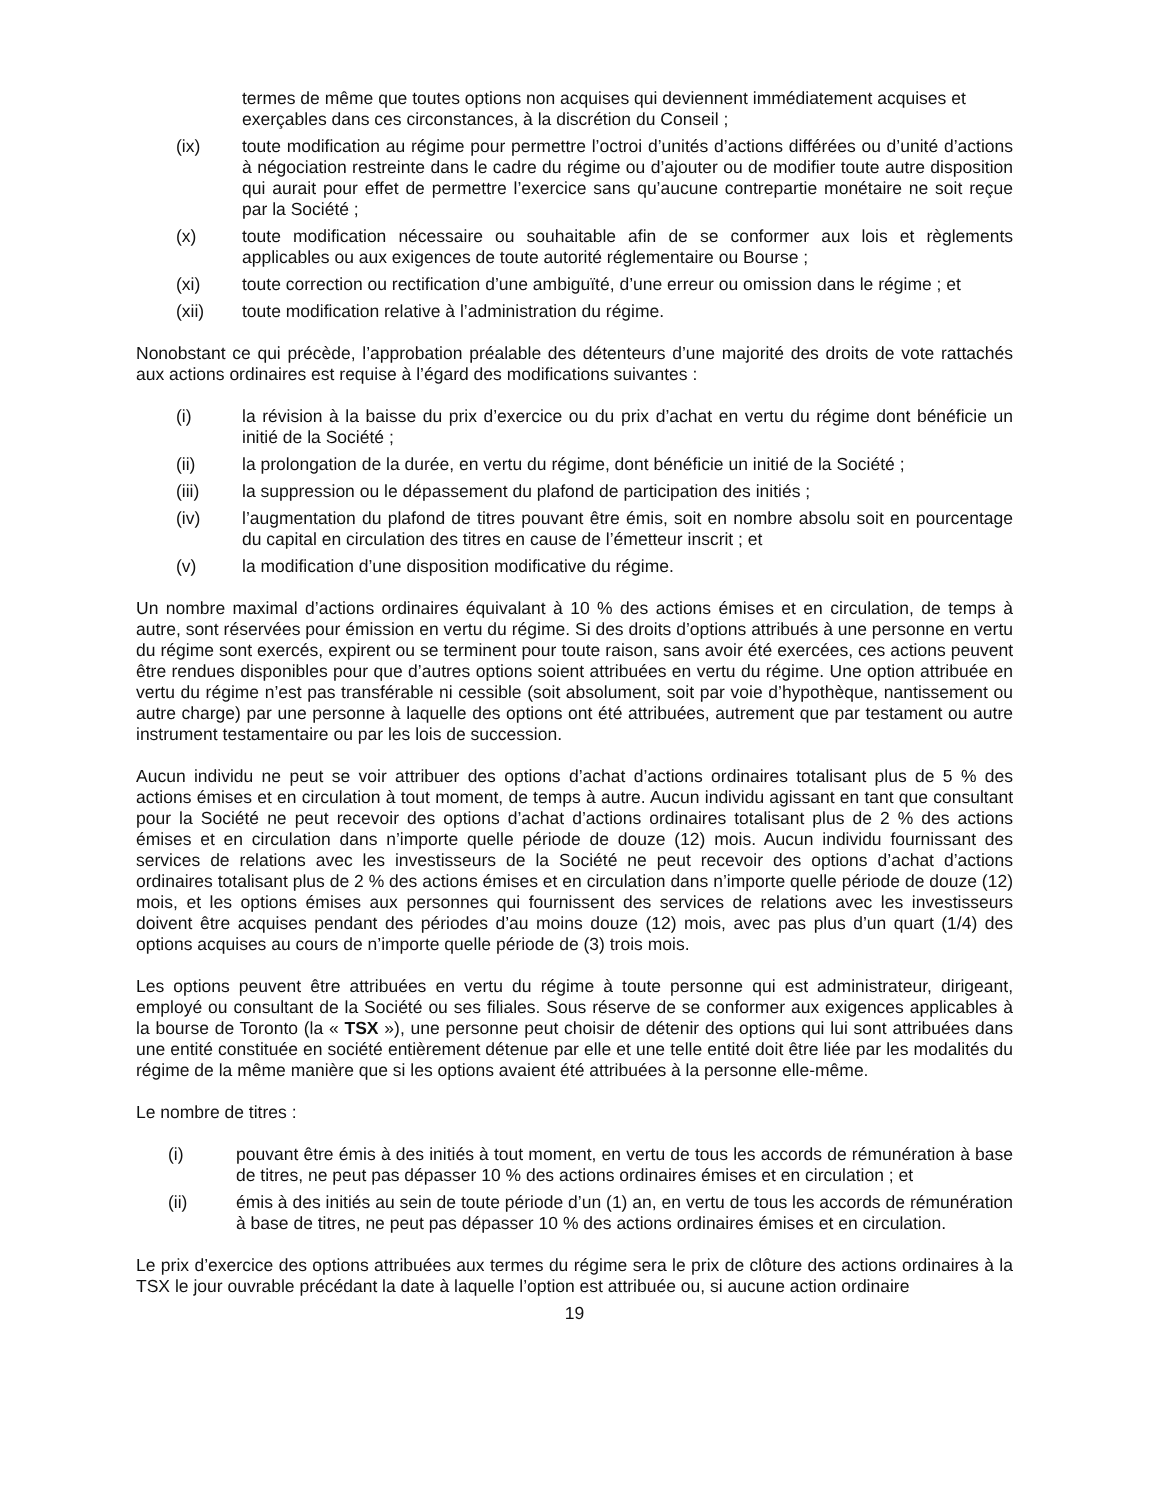termes de même que toutes options non acquises qui deviennent immédiatement acquises et exerçables dans ces circonstances, à la discrétion du Conseil ;
(ix) toute modification au régime pour permettre l’octroi d’unités d’actions différées ou d’unité d’actions à négociation restreinte dans le cadre du régime ou d’ajouter ou de modifier toute autre disposition qui aurait pour effet de permettre l’exercice sans qu’aucune contrepartie monétaire ne soit reçue par la Société ;
(x) toute modification nécessaire ou souhaitable afin de se conformer aux lois et règlements applicables ou aux exigences de toute autorité réglementaire ou Bourse ;
(xi) toute correction ou rectification d’une ambiguïté, d’une erreur ou omission dans le régime ; et
(xii) toute modification relative à l’administration du régime.
Nonobstant ce qui précède, l’approbation préalable des détenteurs d’une majorité des droits de vote rattachés aux actions ordinaires est requise à l’égard des modifications suivantes :
(i) la révision à la baisse du prix d’exercice ou du prix d’achat en vertu du régime dont bénéficie un initié de la Société ;
(ii) la prolongation de la durée, en vertu du régime, dont bénéficie un initié de la Société ;
(iii) la suppression ou le dépassement du plafond de participation des initiés ;
(iv) l’augmentation du plafond de titres pouvant être émis, soit en nombre absolu soit en pourcentage du capital en circulation des titres en cause de l’émetteur inscrit ; et
(v) la modification d’une disposition modificative du régime.
Un nombre maximal d’actions ordinaires équivalant à 10 % des actions émises et en circulation, de temps à autre, sont réservées pour émission en vertu du régime. Si des droits d’options attribués à une personne en vertu du régime sont exercés, expirent ou se terminent pour toute raison, sans avoir été exercées, ces actions peuvent être rendues disponibles pour que d’autres options soient attribuées en vertu du régime. Une option attribuée en vertu du régime n’est pas transférable ni cessible (soit absolument, soit par voie d’hypothèque, nantissement ou autre charge) par une personne à laquelle des options ont été attribuées, autrement que par testament ou autre instrument testamentaire ou par les lois de succession.
Aucun individu ne peut se voir attribuer des options d’achat d’actions ordinaires totalisant plus de 5 % des actions émises et en circulation à tout moment, de temps à autre. Aucun individu agissant en tant que consultant pour la Société ne peut recevoir des options d’achat d’actions ordinaires totalisant plus de 2 % des actions émises et en circulation dans n’importe quelle période de douze (12) mois. Aucun individu fournissant des services de relations avec les investisseurs de la Société ne peut recevoir des options d’achat d’actions ordinaires totalisant plus de 2 % des actions émises et en circulation dans n’importe quelle période de douze (12) mois, et les options émises aux personnes qui fournissent des services de relations avec les investisseurs doivent être acquises pendant des périodes d’au moins douze (12) mois, avec pas plus d’un quart (1/4) des options acquises au cours de n’importe quelle période de (3) trois mois.
Les options peuvent être attribuées en vertu du régime à toute personne qui est administrateur, dirigeant, employé ou consultant de la Société ou ses filiales. Sous réserve de se conformer aux exigences applicables à la bourse de Toronto (la « TSX »), une personne peut choisir de détenir des options qui lui sont attribuées dans une entité constituée en société entièrement détenue par elle et une telle entité doit être liée par les modalités du régime de la même manière que si les options avaient été attribuées à la personne elle-même.
Le nombre de titres :
(i) pouvant être émis à des initiés à tout moment, en vertu de tous les accords de rémunération à base de titres, ne peut pas dépasser 10 % des actions ordinaires émises et en circulation ; et
(ii) émis à des initiés au sein de toute période d’un (1) an, en vertu de tous les accords de rémunération à base de titres, ne peut pas dépasser 10 % des actions ordinaires émises et en circulation.
Le prix d’exercice des options attribuées aux termes du régime sera le prix de clôture des actions ordinaires à la TSX le jour ouvrable précédant la date à laquelle l’option est attribuée ou, si aucune action ordinaire
19